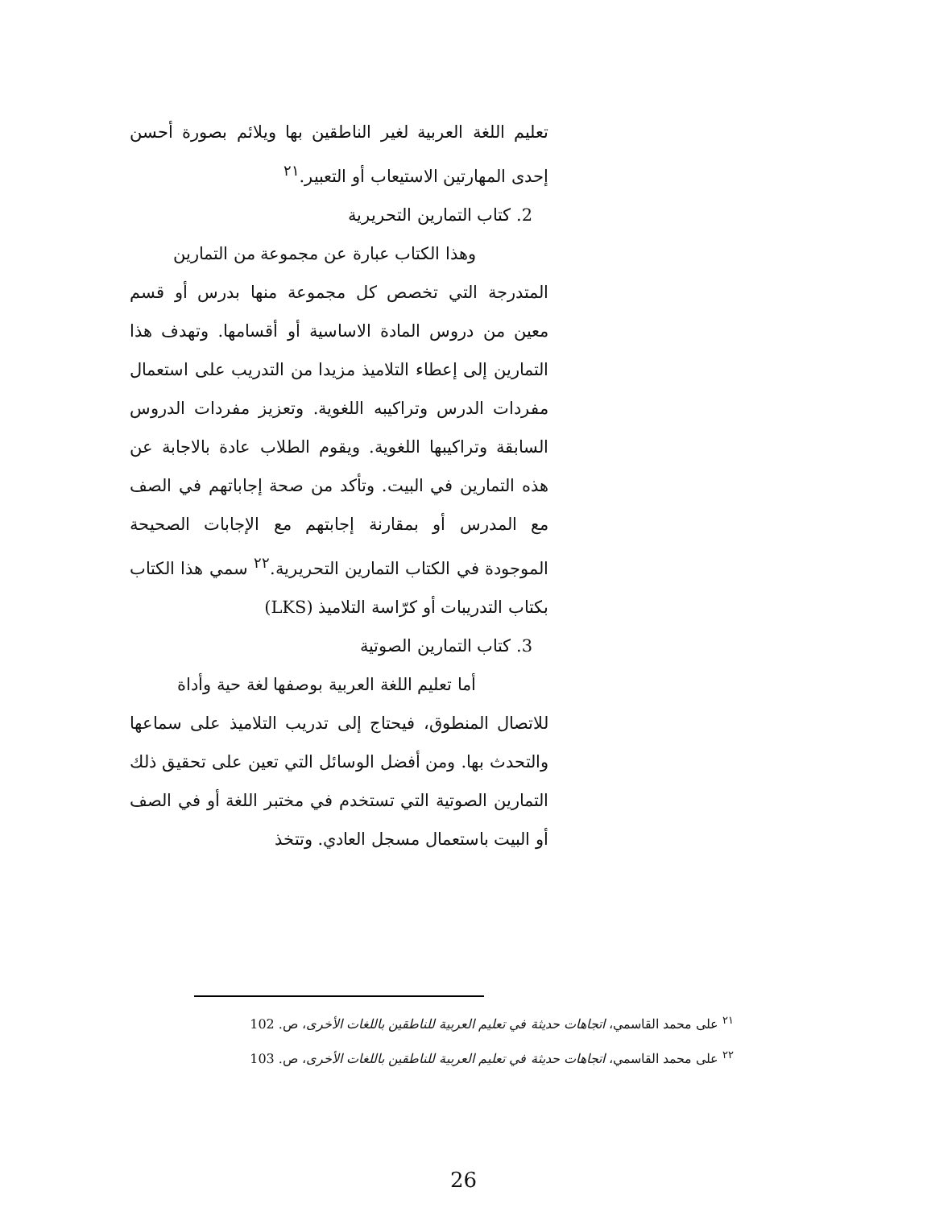تعليم اللغة العربية لغير الناطقين بها ويلائم بصورة أحسن إحدى المهارتين الاستيعاب أو التعبير.<sup>٢١</sup>
2. كتاب التمارين التحريرية
وهذا الكتاب عبارة عن مجموعة من التمارين
المتدرجة التي تخصص كل مجموعة منها بدرس أو قسم معين من دروس المادة الاساسية أو أقسامها. وتهدف هذا التمارين إلى إعطاء التلاميذ مزيدا من التدريب على استعمال مفردات الدرس وتراكيبه اللغوية. وتعزيز مفردات الدروس السابقة وتراكيبها اللغوية. ويقوم الطلاب عادة بالاجابة عن هذه التمارين في البيت. وتأكد من صحة إجاباتهم في الصف مع المدرس أو بمقارنة إجابتهم مع الإجابات الصحيحة الموجودة في الكتاب التمارين التحريرية.<sup>٢٢</sup> سمي هذا الكتاب بكتاب التدريبات أو كرّاسة التلاميذ (LKS)
3. كتاب التمارين الصوتية
أما تعليم اللغة العربية بوصفها لغة حية وأداة
للاتصال المنطوق، فيحتاج إلى تدريب التلاميذ على سماعها والتحدث بها. ومن أفضل الوسائل التي تعين على تحقيق ذلك التمارين الصوتية التي تستخدم في مختبر اللغة أو في الصف أو البيت باستعمال مسجل العادي. وتتخذ
<sup>٢١</sup> على محمد القاسمي، اتجاهات حديثة في تعليم العربية للناطقين باللغات الأخرى، ص. 102
<sup>٢٢</sup> على محمد القاسمي، اتجاهات حديثة في تعليم العربية للناطقين باللغات الأخرى، ص. 103
26